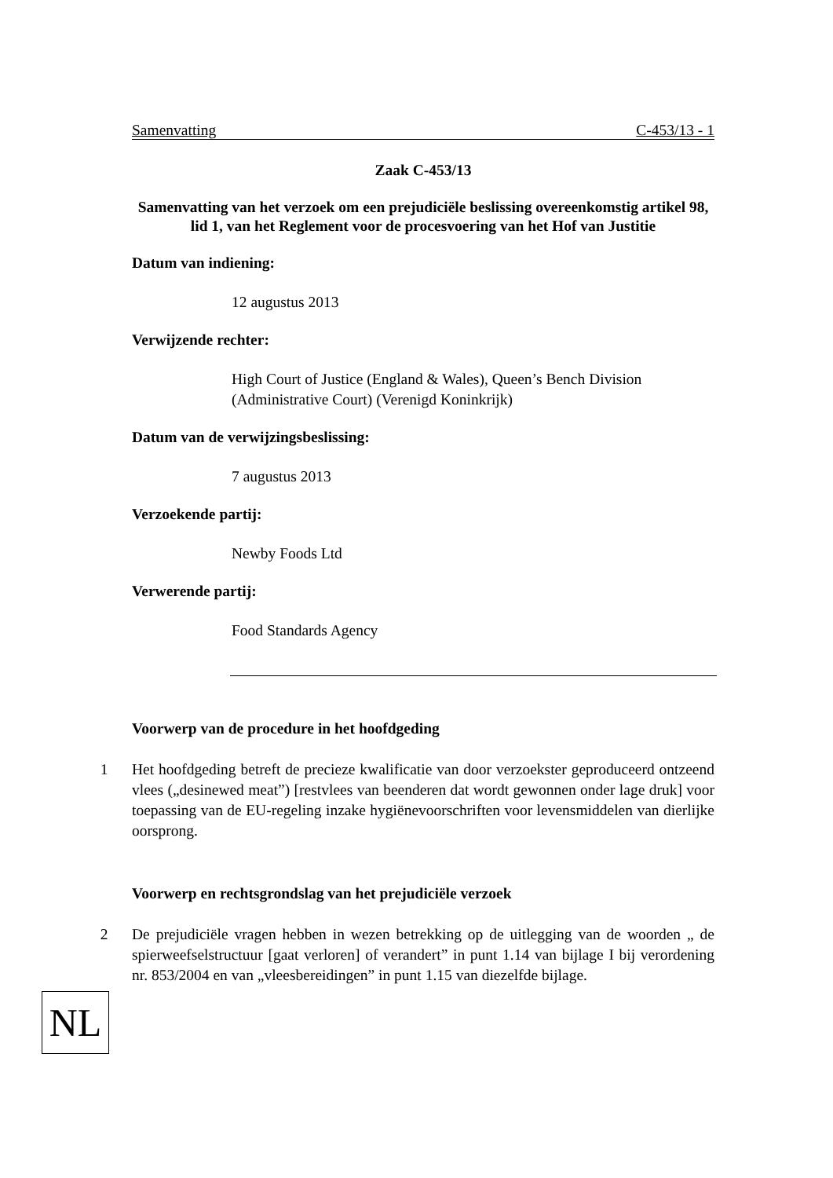Samenvatting C-453/13 - 1
Zaak C-453/13
Samenvatting van het verzoek om een prejudiciële beslissing overeenkomstig artikel 98, lid 1, van het Reglement voor de procesvoering van het Hof van Justitie
Datum van indiening:
12 augustus 2013
Verwijzende rechter:
High Court of Justice (England & Wales), Queen’s Bench Division (Administrative Court) (Verenigd Koninkrijk)
Datum van de verwijzingsbeslissing:
7 augustus 2013
Verzoekende partij:
Newby Foods Ltd
Verwerende partij:
Food Standards Agency
Voorwerp van de procedure in het hoofdgeding
1 Het hoofdgeding betreft de precieze kwalificatie van door verzoekster geproduceerd ontzeend vlees („desinewed meat”) [restvlees van beenderen dat wordt gewonnen onder lage druk] voor toepassing van de EU-regeling inzake hygiënevoorschriften voor levensmiddelen van dierlijke oorsprong.
Voorwerp en rechtsgrondslag van het prejudiciële verzoek
2 De prejudiciële vragen hebben in wezen betrekking op de uitlegging van de woorden „ de spierweefselstructuur [gaat verloren] of verandert” in punt 1.14 van bijlage I bij verordening nr. 853/2004 en van „vleesbereidingen” in punt 1.15 van diezelfde bijlage.
NL